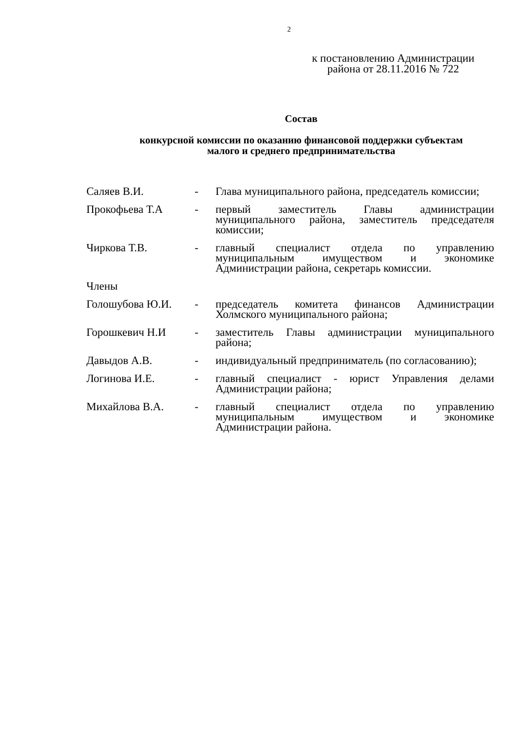2
к постановлению Администрации
района от 28.11.2016 № 722
Состав
конкурсной комиссии по оказанию финансовой поддержки субъектам
малого и среднего предпринимательства
Саляев В.И. - Глава муниципального района, председатель комиссии;
Прокофьева Т.А - первый заместитель Главы администрации муниципального района, заместитель председателя комиссии;
Чиркова Т.В. - главный специалист отдела по управлению муниципальным имуществом и экономике Администрации района, секретарь комиссии.
Члены
Голошубова Ю.И. - председатель комитета финансов Администрации Холмского муниципального района;
Горошкевич Н.И - заместитель Главы администрации муниципального района;
Давыдов А.В. - индивидуальный предприниматель (по согласованию);
Логинова И.Е. - главный специалист - юрист Управления делами Администрации района;
Михайлова В.А. - главный специалист отдела по управлению муниципальным имуществом и экономике Администрации района.